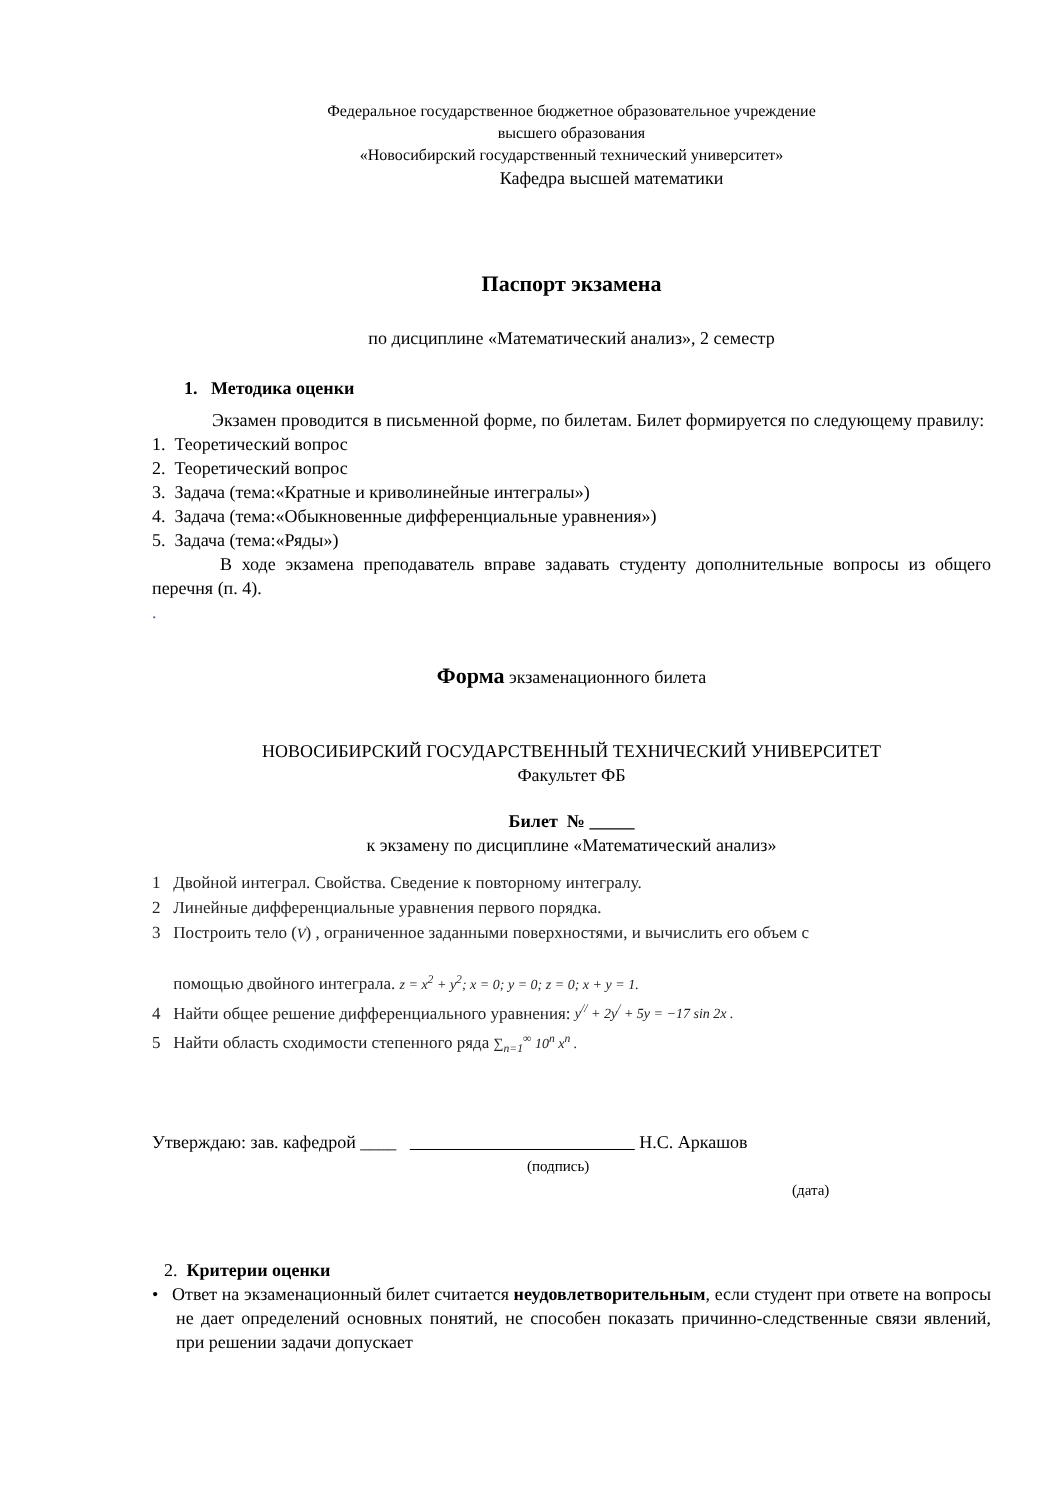Федеральное государственное бюджетное образовательное учреждение
высшего образования
«Новосибирский государственный технический университет»
Кафедра высшей математики
Паспорт экзамена
по дисциплине «Математический анализ», 2 семестр
1. Методика оценки
Экзамен проводится в письменной форме, по билетам. Билет формируется по следующему правилу:
1. Теоретический вопрос
2. Теоретический вопрос
3. Задача (тема:«Кратные и криволинейные интегралы»)
4. Задача (тема:«Обыкновенные дифференциальные уравнения»)
5. Задача (тема:«Ряды»)
В ходе экзамена преподаватель вправе задавать студенту дополнительные вопросы из общего перечня (п. 4).
.
Форма экзаменационного билета
НОВОСИБИРСКИЙ ГОСУДАРСТВЕННЫЙ ТЕХНИЧЕСКИЙ УНИВЕРСИТЕТ
Факультет ФБ
Билет № _____
к экзамену по дисциплине «Математический анализ»
1 Двойной интеграл. Свойства. Сведение к повторному интегралу.
2 Линейные дифференциальные уравнения первого порядка.
3 Построить тело (V) , ограниченное заданными поверхностями, и вычислить его объем с
помощью двойного интеграла. z = x<sup>2</sup> + y<sup>2</sup>; x = 0; y = 0; z = 0; x + y = 1.
4 Найти общее решение дифференциального уравнения: y<sup>//</sup> + 2y<sup>/</sup> + 5y = −17 sin 2x .
5 Найти область сходимости степенного ряда ∑<sub>n=1</sub><sup>∞</sup> 10<sup>n</sup> x<sup>n</sup> .
Утверждаю: зав. кафедрой ____ Н.С. Аркашов
(подпись)
(дата)
2. Критерии оценки
• Ответ на экзаменационный билет считается неудовлетворительным, если студент при ответе на вопросы не дает определений основных понятий, не способен показать причинно-следственные связи явлений, при решении задачи допускает